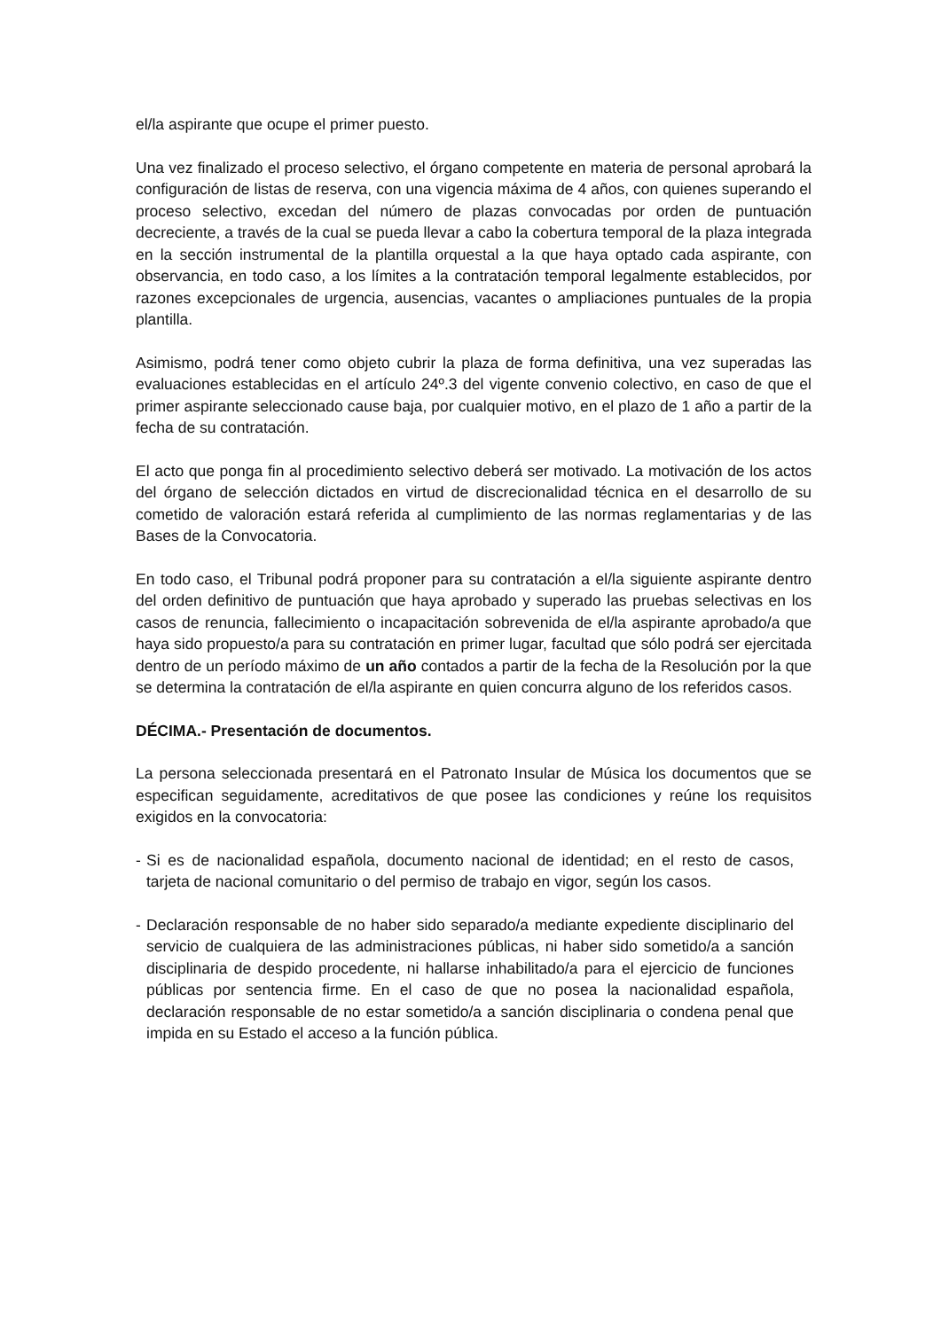el/la aspirante que ocupe el primer puesto.
Una vez finalizado el proceso selectivo, el órgano competente en materia de personal aprobará la configuración de listas de reserva, con una vigencia máxima de 4 años, con quienes superando el proceso selectivo, excedan del número de plazas convocadas por orden de puntuación decreciente, a través de la cual se pueda llevar a cabo la cobertura temporal de la plaza integrada en la sección instrumental de la plantilla orquestal a la que haya optado cada aspirante, con observancia, en todo caso, a los límites a la contratación temporal legalmente establecidos, por razones excepcionales de urgencia, ausencias, vacantes o ampliaciones puntuales de la propia plantilla.
Asimismo, podrá tener como objeto cubrir la plaza de forma definitiva, una vez superadas las evaluaciones establecidas en el artículo 24º.3 del vigente convenio colectivo, en caso de que el primer aspirante seleccionado cause baja, por cualquier motivo, en el plazo de 1 año a partir de la fecha de su contratación.
El acto que ponga fin al procedimiento selectivo deberá ser motivado. La motivación de los actos del órgano de selección dictados en virtud de discrecionalidad técnica en el desarrollo de su cometido de valoración estará referida al cumplimiento de las normas reglamentarias y de las Bases de la Convocatoria.
En todo caso, el Tribunal podrá proponer para su contratación a el/la siguiente aspirante dentro del orden definitivo de puntuación que haya aprobado y superado las pruebas selectivas en los casos de renuncia, fallecimiento o incapacitación sobrevenida de el/la aspirante aprobado/a que haya sido propuesto/a para su contratación en primer lugar, facultad que sólo podrá ser ejercitada dentro de un período máximo de un año contados a partir de la fecha de la Resolución por la que se determina la contratación de el/la aspirante en quien concurra alguno de los referidos casos.
DÉCIMA.- Presentación de documentos.
La persona seleccionada presentará en el Patronato Insular de Música los documentos que se especifican seguidamente, acreditativos de que posee las condiciones y reúne los requisitos exigidos en la convocatoria:
- Si es de nacionalidad española, documento nacional de identidad; en el resto de casos, tarjeta de nacional comunitario o del permiso de trabajo en vigor, según los casos.
- Declaración responsable de no haber sido separado/a mediante expediente disciplinario del servicio de cualquiera de las administraciones públicas, ni haber sido sometido/a a sanción disciplinaria de despido procedente, ni hallarse inhabilitado/a para el ejercicio de funciones públicas por sentencia firme. En el caso de que no posea la nacionalidad española, declaración responsable de no estar sometido/a a sanción disciplinaria o condena penal que impida en su Estado el acceso a la función pública.